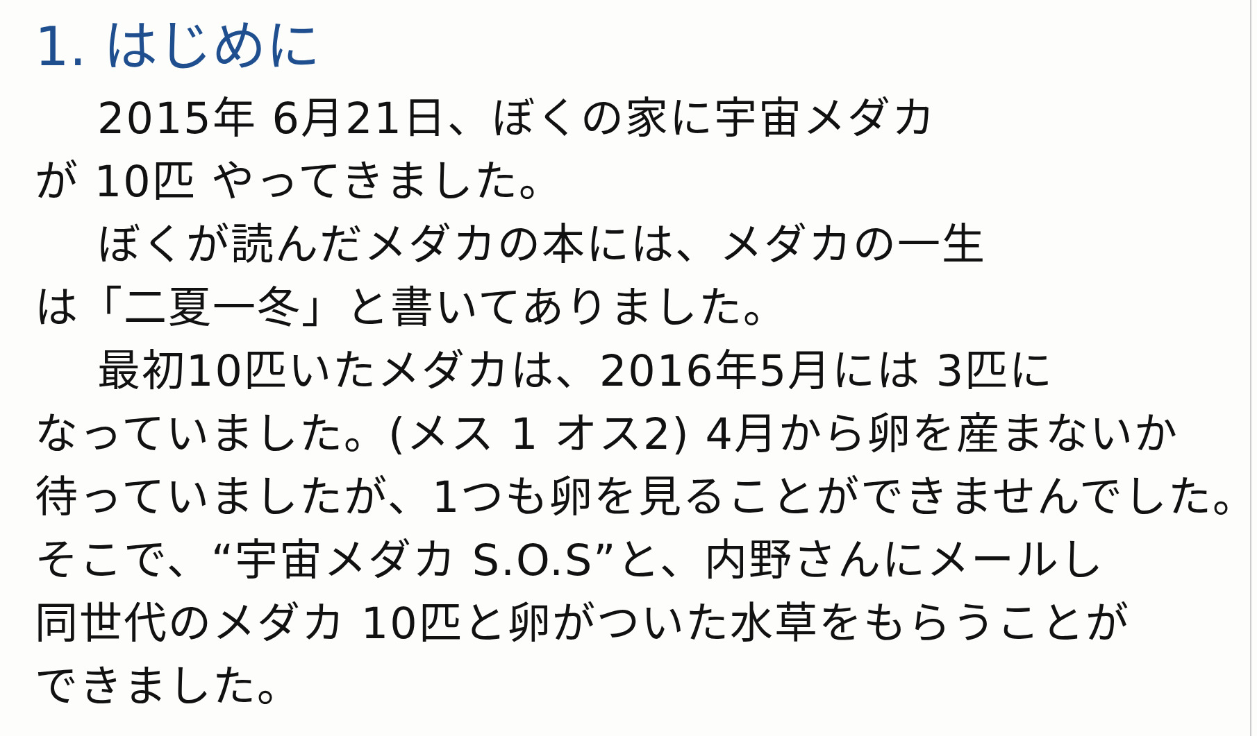1. はじめに
2015年 6月21日、ぼくの家に宇宙メダカ
が 10匹 やってきました。
ぼくが読んだメダカの本には、メダカの一生
は「二夏一冬」と書いてありました。
最初10匹いたメダカは、2016年5月には 3匹に
なっていました。(メス 1 オス2) 4月から卵を産まないか
待っていましたが、1つも卵を見ることができませんでした。
そこで、“宇宙メダカ S.O.S”と、内野さんにメールし
同世代のメダカ 10匹と卵がついた水草をもらうことが
できました。